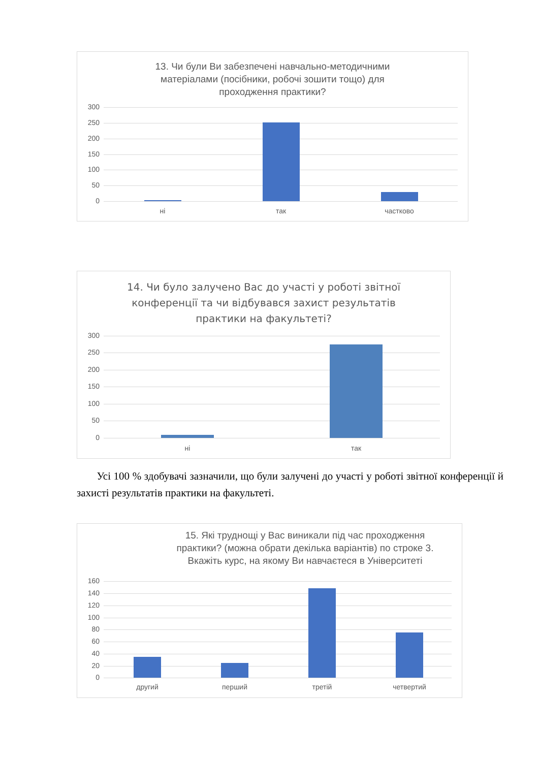13. Чи були Ви забезпечені навчально-методичними
матеріалами (посібники, робочі зошити тощо) для
проходження практики?
300
250
200
150
100
50
0
ні так частково
14. Чи було залучено Вас до участі у роботі звітної
конференції та чи відбувався захист результатів
практики на факультеті?
300
250
200
150
100
50
0
ні так
Усі 100 % здобувачі зазначили, що були залучені до участі у роботі звітної конференції й захисті результатів практики на факультеті.
15. Які труднощі у Вас виникали під час проходження
практики? (можна обрати декілька варіантів) по строке 3.
Вкажіть курс, на якому Ви навчаєтеся в Університеті
160
140
120
100
80
60
40
20
0
другий перший третій четвертий